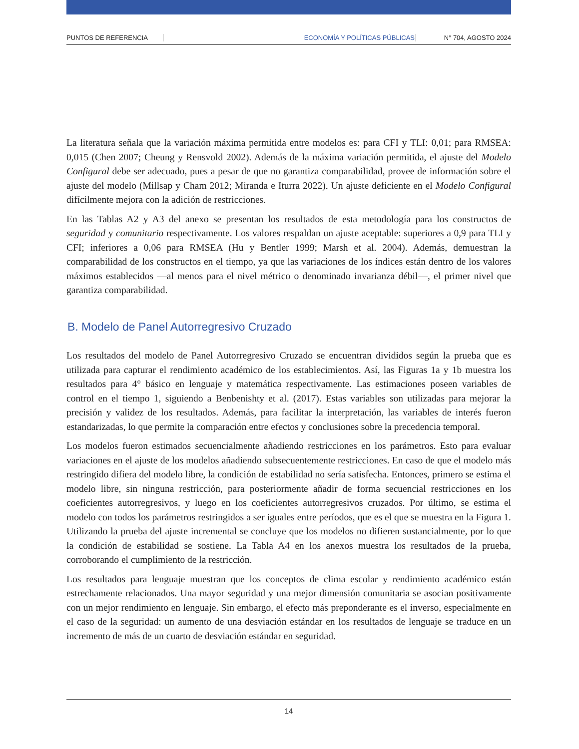PUNTOS DE REFERENCIA ECONOMÍA Y POLÍTICAS PÚBLICAS N° 704, AGOSTO 2024
La literatura señala que la variación máxima permitida entre modelos es: para CFI y TLI: 0,01; para RMSEA: 0,015 (Chen 2007; Cheung y Rensvold 2002). Además de la máxima variación permitida, el ajuste del Modelo Configural debe ser adecuado, pues a pesar de que no garantiza comparabilidad, provee de información sobre el ajuste del modelo (Millsap y Cham 2012; Miranda e Iturra 2022). Un ajuste deficiente en el Modelo Configural difícilmente mejora con la adición de restricciones.
En las Tablas A2 y A3 del anexo se presentan los resultados de esta metodología para los constructos de seguridad y comunitario respectivamente. Los valores respaldan un ajuste aceptable: superiores a 0,9 para TLI y CFI; inferiores a 0,06 para RMSEA (Hu y Bentler 1999; Marsh et al. 2004). Además, demuestran la comparabilidad de los constructos en el tiempo, ya que las variaciones de los índices están dentro de los valores máximos establecidos —al menos para el nivel métrico o denominado invarianza débil—, el primer nivel que garantiza comparabilidad.
B. Modelo de Panel Autorregresivo Cruzado
Los resultados del modelo de Panel Autorregresivo Cruzado se encuentran divididos según la prueba que es utilizada para capturar el rendimiento académico de los establecimientos. Así, las Figuras 1a y 1b muestra los resultados para 4° básico en lenguaje y matemática respectivamente. Las estimaciones poseen variables de control en el tiempo 1, siguiendo a Benbenishty et al. (2017). Estas variables son utilizadas para mejorar la precisión y validez de los resultados. Además, para facilitar la interpretación, las variables de interés fueron estandarizadas, lo que permite la comparación entre efectos y conclusiones sobre la precedencia temporal.
Los modelos fueron estimados secuencialmente añadiendo restricciones en los parámetros. Esto para evaluar variaciones en el ajuste de los modelos añadiendo subsecuentemente restricciones. En caso de que el modelo más restringido difiera del modelo libre, la condición de estabilidad no sería satisfecha. Entonces, primero se estima el modelo libre, sin ninguna restricción, para posteriormente añadir de forma secuencial restricciones en los coeficientes autorregresivos, y luego en los coeficientes autorregresivos cruzados. Por último, se estima el modelo con todos los parámetros restringidos a ser iguales entre períodos, que es el que se muestra en la Figura 1. Utilizando la prueba del ajuste incremental se concluye que los modelos no difieren sustancialmente, por lo que la condición de estabilidad se sostiene. La Tabla A4 en los anexos muestra los resultados de la prueba, corroborando el cumplimiento de la restricción.
Los resultados para lenguaje muestran que los conceptos de clima escolar y rendimiento académico están estrechamente relacionados. Una mayor seguridad y una mejor dimensión comunitaria se asocian positivamente con un mejor rendimiento en lenguaje. Sin embargo, el efecto más preponderante es el inverso, especialmente en el caso de la seguridad: un aumento de una desviación estándar en los resultados de lenguaje se traduce en un incremento de más de un cuarto de desviación estándar en seguridad.
14